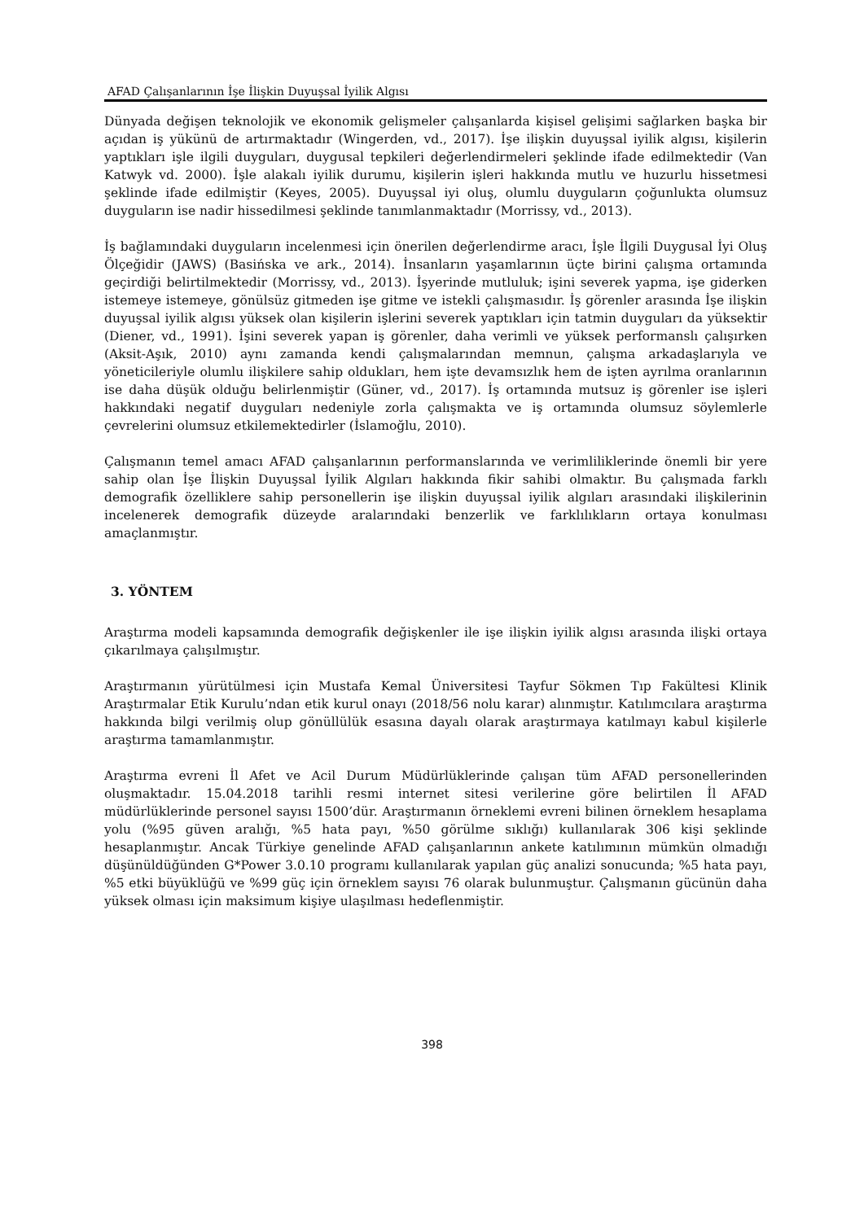AFAD Çalışanlarının İşe İlişkin Duyuşsal İyilik Algısı
Dünyada değişen teknolojik ve ekonomik gelişmeler çalışanlarda kişisel gelişimi sağlarken başka bir açıdan iş yükünü de artırmaktadır (Wingerden, vd., 2017). İşe ilişkin duyuşsal iyilik algısı, kişilerin yaptıkları işle ilgili duyguları, duygusal tepkileri değerlendirmeleri şeklinde ifade edilmektedir (Van Katwyk vd. 2000). İşle alakalı iyilik durumu, kişilerin işleri hakkında mutlu ve huzurlu hissetmesi şeklinde ifade edilmiştir (Keyes, 2005). Duyuşsal iyi oluş, olumlu duyguların çoğunlukta olumsuz duyguların ise nadir hissedilmesi şeklinde tanımlanmaktadır (Morrissy, vd., 2013).
İş bağlamındaki duyguların incelenmesi için önerilen değerlendirme aracı, İşle İlgili Duygusal İyi Oluş Ölçeğidir (JAWS) (Basińska ve ark., 2014). İnsanların yaşamlarının üçte birini çalışma ortamında geçirdiği belirtilmektedir (Morrissy, vd., 2013). İşyerinde mutluluk; işini severek yapma, işe giderken istemeye istemeye, gönülsüz gitmeden işe gitme ve istekli çalışmasıdır. İş görenler arasında İşe ilişkin duyuşsal iyilik algısı yüksek olan kişilerin işlerini severek yaptıkları için tatmin duyguları da yüksektir (Diener, vd., 1991). İşini severek yapan iş görenler, daha verimli ve yüksek performanslı çalışırken (Aksit-Aşık, 2010) aynı zamanda kendi çalışmalarından memnun, çalışma arkadaşlarıyla ve yöneticileriyle olumlu ilişkilere sahip oldukları, hem işte devamsızlık hem de işten ayrılma oranlarının ise daha düşük olduğu belirlenmiştir (Güner, vd., 2017). İş ortamında mutsuz iş görenler ise işleri hakkındaki negatif duyguları nedeniyle zorla çalışmakta ve iş ortamında olumsuz söylemlerle çevrelerini olumsuz etkilemektedirler (İslamoğlu, 2010).
Çalışmanın temel amacı AFAD çalışanlarının performanslarında ve verimliliklerinde önemli bir yere sahip olan İşe İlişkin Duyuşsal İyilik Algıları hakkında fikir sahibi olmaktır. Bu çalışmada farklı demografik özelliklere sahip personellerin işe ilişkin duyuşsal iyilik algıları arasındaki ilişkilerinin incelenerek demografik düzeyde aralarındaki benzerlik ve farklılıkların ortaya konulması amaçlanmıştır.
3. YÖNTEM
Araştırma modeli kapsamında demografik değişkenler ile işe ilişkin iyilik algısı arasında ilişki ortaya çıkarılmaya çalışılmıştır.
Araştırmanın yürütülmesi için Mustafa Kemal Üniversitesi Tayfur Sökmen Tıp Fakültesi Klinik Araştırmalar Etik Kurulu’ndan etik kurul onayı (2018/56 nolu karar) alınmıştır. Katılımcılara araştırma hakkında bilgi verilmiş olup gönüllülük esasına dayalı olarak araştırmaya katılmayı kabul kişilerle araştırma tamamlanmıştır.
Araştırma evreni İl Afet ve Acil Durum Müdürlüklerinde çalışan tüm AFAD personellerinden oluşmaktadır. 15.04.2018 tarihli resmi internet sitesi verilerine göre belirtilen İl AFAD müdürlüklerinde personel sayısı 1500’dür. Araştırmanın örneklemi evreni bilinen örneklem hesaplama yolu (%95 güven aralığı, %5 hata payı, %50 görülme sıklığı) kullanılarak 306 kişi şeklinde hesaplanmıştır. Ancak Türkiye genelinde AFAD çalışanlarının ankete katılımının mümkün olmadığı düşünüldüğünden G*Power 3.0.10 programı kullanılarak yapılan güç analizi sonucunda; %5 hata payı, %5 etki büyüklüğü ve %99 güç için örneklem sayısı 76 olarak bulunmuştur. Çalışmanın gücünün daha yüksek olması için maksimum kişiye ulaşılması hedeflenmiştir.
398